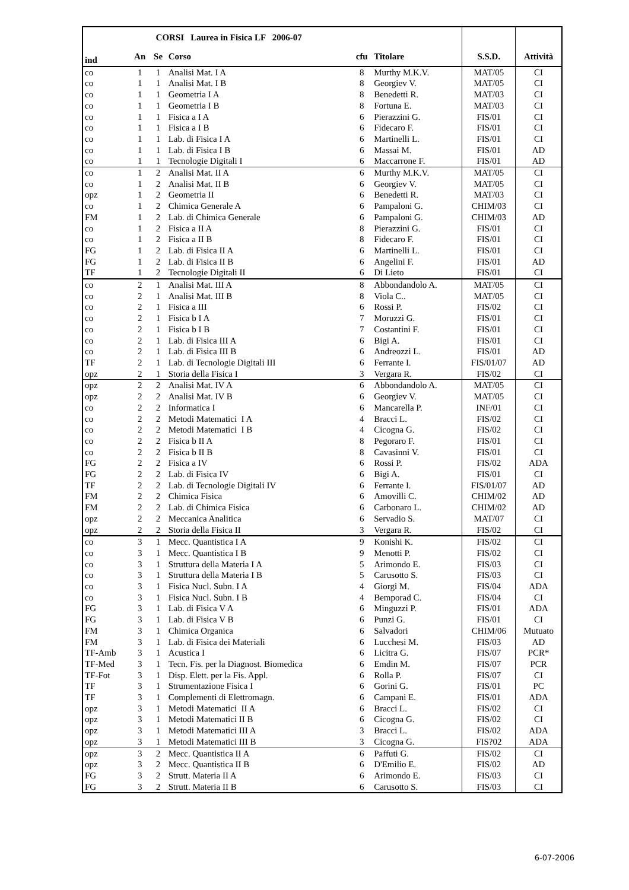| CORSI Laurea in Fisica LF 2006-07 | | | | | | | |
| --- | --- | --- | --- | --- | --- | --- | --- |
| ind | An | Se | Corso | cfu | Titolare | S.S.D. | Attività |
| co | 1 | 1 | Analisi Mat. I A | 8 | Murthy M.K.V. | MAT/05 | CI |
| co | 1 | 1 | Analisi Mat. I B | 8 | Georgiev V. | MAT/05 | CI |
| co | 1 | 1 | Geometria I A | 8 | Benedetti R. | MAT/03 | CI |
| co | 1 | 1 | Geometria I B | 8 | Fortuna E. | MAT/03 | CI |
| co | 1 | 1 | Fisica a I A | 6 | Pierazzini G. | FIS/01 | CI |
| co | 1 | 1 | Fisica a I B | 6 | Fidecaro F. | FIS/01 | CI |
| co | 1 | 1 | Lab. di Fisica I A | 6 | Martinelli L. | FIS/01 | CI |
| co | 1 | 1 | Lab. di Fisica I B | 6 | Massai M. | FIS/01 | AD |
| co | 1 | 1 | Tecnologie Digitali I | 6 | Maccarrone F. | FIS/01 | AD |
| co | 1 | 2 | Analisi Mat. II A | 6 | Murthy M.K.V. | MAT/05 | CI |
| co | 1 | 2 | Analisi Mat. II B | 6 | Georgiev V. | MAT/05 | CI |
| opz | 1 | 2 | Geometria II | 6 | Benedetti R. | MAT/03 | CI |
| co | 1 | 2 | Chimica Generale A | 6 | Pampaloni G. | CHIM/03 | CI |
| FM | 1 | 2 | Lab. di Chimica Generale | 6 | Pampaloni G. | CHIM/03 | AD |
| co | 1 | 2 | Fisica a II A | 8 | Pierazzini G. | FIS/01 | CI |
| co | 1 | 2 | Fisica a II B | 8 | Fidecaro F. | FIS/01 | CI |
| FG | 1 | 2 | Lab. di Fisica II A | 6 | Martinelli L. | FIS/01 | CI |
| FG | 1 | 2 | Lab. di Fisica II B | 6 | Angelini F. | FIS/01 | AD |
| TF | 1 | 2 | Tecnologie Digitali II | 6 | Di Lieto | FIS/01 | CI |
| co | 2 | 1 | Analisi Mat. III A | 8 | Abbondandolo A. | MAT/05 | CI |
| co | 2 | 1 | Analisi Mat. III B | 8 | Viola C.. | MAT/05 | CI |
| co | 2 | 1 | Fisica a III | 6 | Rossi P. | FIS/02 | CI |
| co | 2 | 1 | Fisica b I A | 7 | Moruzzi G. | FIS/01 | CI |
| co | 2 | 1 | Fisica b I B | 7 | Costantini F. | FIS/01 | CI |
| co | 2 | 1 | Lab. di Fisica III A | 6 | Bigi A. | FIS/01 | CI |
| co | 2 | 1 | Lab. di Fisica III B | 6 | Andreozzi L. | FIS/01 | AD |
| TF | 2 | 1 | Lab. di Tecnologie Digitali III | 6 | Ferrante I. | FIS/01/07 | AD |
| opz | 2 | 1 | Storia della Fisica I | 3 | Vergara R. | FIS/02 | CI |
| opz | 2 | 2 | Analisi Mat. IV A | 6 | Abbondandolo A. | MAT/05 | CI |
| opz | 2 | 2 | Analisi Mat. IV B | 6 | Georgiev V. | MAT/05 | CI |
| co | 2 | 2 | Informatica I | 6 | Mancarella P. | INF/01 | CI |
| co | 2 | 2 | Metodi Matematici I A | 4 | Bracci L. | FIS/02 | CI |
| co | 2 | 2 | Metodi Matematici I B | 4 | Cicogna G. | FIS/02 | CI |
| co | 2 | 2 | Fisica b II A | 8 | Pegoraro F. | FIS/01 | CI |
| co | 2 | 2 | Fisica b II B | 8 | Cavasinni V. | FIS/01 | CI |
| FG | 2 | 2 | Fisica a IV | 6 | Rossi P. | FIS/02 | ADA |
| FG | 2 | 2 | Lab. di Fisica IV | 6 | Bigi A. | FIS/01 | CI |
| TF | 2 | 2 | Lab. di Tecnologie Digitali IV | 6 | Ferrante I. | FIS/01/07 | AD |
| FM | 2 | 2 | Chimica Fisica | 6 | Amovilli C. | CHIM/02 | AD |
| FM | 2 | 2 | Lab. di Chimica Fisica | 6 | Carbonaro L. | CHIM/02 | AD |
| opz | 2 | 2 | Meccanica Analitica | 6 | Servadio S. | MAT/07 | CI |
| opz | 2 | 2 | Storia della Fisica II | 3 | Vergara R. | FIS/02 | CI |
| co | 3 | 1 | Mecc. Quantistica I A | 9 | Konishi K. | FIS/02 | CI |
| co | 3 | 1 | Mecc. Quantistica I B | 9 | Menotti P. | FIS/02 | CI |
| co | 3 | 1 | Struttura della Materia I A | 5 | Arimondo E. | FIS/03 | CI |
| co | 3 | 1 | Struttura della Materia I B | 5 | Carusotto S. | FIS/03 | CI |
| co | 3 | 1 | Fisica Nucl. Subn. I A | 4 | Giorgi M. | FIS/04 | ADA |
| co | 3 | 1 | Fisica Nucl. Subn. I B | 4 | Bemporad C. | FIS/04 | CI |
| FG | 3 | 1 | Lab. di Fisica V A | 6 | Minguzzi P. | FIS/01 | ADA |
| FG | 3 | 1 | Lab. di Fisica V B | 6 | Punzi G. | FIS/01 | CI |
| FM | 3 | 1 | Chimica Organica | 6 | Salvadori | CHIM/06 | Mutuato |
| FM | 3 | 1 | Lab. di Fisica dei Materiali | 6 | Lucchesi M. | FIS/03 | AD |
| TF-Amb | 3 | 1 | Acustica I | 6 | Licitra G. | FIS/07 | PCR* |
| TF-Med | 3 | 1 | Tecn. Fis. per la Diagnost. Biomedica | 6 | Emdin M. | FIS/07 | PCR |
| TF-Fot | 3 | 1 | Disp. Elett. per la Fis. Appl. | 6 | Rolla P. | FIS/07 | CI |
| TF | 3 | 1 | Strumentazione Fisica I | 6 | Gorini G. | FIS/01 | PC |
| TF | 3 | 1 | Complementi di Elettromagn. | 6 | Campani E. | FIS/01 | ADA |
| opz | 3 | 1 | Metodi Matematici II A | 6 | Bracci L. | FIS/02 | CI |
| opz | 3 | 1 | Metodi Matematici II B | 6 | Cicogna G. | FIS/02 | CI |
| opz | 3 | 1 | Metodi Matematici III A | 3 | Bracci L. | FIS/02 | ADA |
| opz | 3 | 1 | Metodi Matematici III B | 3 | Cicogna G. | FIS?02 | ADA |
| opz | 3 | 2 | Mecc. Quantistica II A | 6 | Paffuti G. | FIS/02 | CI |
| opz | 3 | 2 | Mecc. Quantistica II B | 6 | D'Emilio E. | FIS/02 | AD |
| FG | 3 | 2 | Strutt. Materia II A | 6 | Arimondo E. | FIS/03 | CI |
| FG | 3 | 2 | Strutt. Materia II B | 6 | Carusotto S. | FIS/03 | CI |
6-07-2006